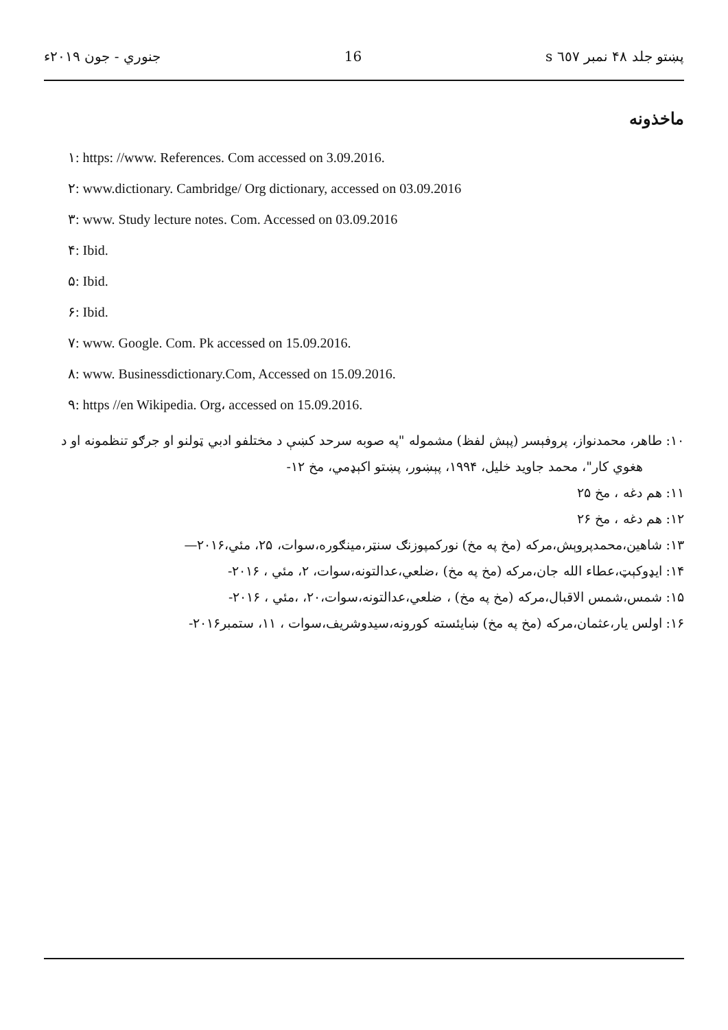پښتو جلد ۴۸ نمبر ٦٥٧ s 16 جنوري - جون ۲۰۱۹ء
ماخذونه
۱: https: //www. References. Com accessed on 3.09.2016.
۲: www.dictionary. Cambridge/ Org dictionary, accessed on 03.09.2016
۳: www. Study lecture notes. Com. Accessed on 03.09.2016
۴: Ibid.
۵: Ibid.
۶: Ibid.
۷: www. Google. Com. Pk accessed on 15.09.2016.
۸: www. Businessdictionary.Com, Accessed on 15.09.2016.
۹: https //en Wikipedia. Org، accessed on 15.09.2016.
۱۰: طاهر، محمدنواز، پروفېسر (پېش لفظ) مشموله "په صوبه سرحد کښې د مختلفو ادبي ټولنو او جرګو تنظمونه او د
هغوي کار"، محمد جاويد خليل، ۱۹۹۴، پېښور، پښتو اکېډمي، مخ ۱۲-
۱۱: هم دغه ، مخ ۲۵
۱۲: هم دغه ، مخ ۲۶
۱۳: شاهين،محمدپروېش،مرکه (مخ په مخ) نورکمپوزنګ سنټر،مينګوره،سوات، ۲۵، مئي،۲۰۱۶—
۱۴: ايډوکېټ،عطاء الله جان،مرکه (مخ په مخ) ،ضلعي،عدالتونه،سوات، ۲، مئي ، ۲۰۱۶-
۱۵: شمس،شمس الاقبال،مرکه (مخ په مخ) ، ضلعي،عدالتونه،سوات،۲۰، ،مئي ، ۲۰۱۶-
۱۶: اولس يار،عثمان،مرکه (مخ په مخ) ښايئسته کورونه،سيدوشريف،سوات ، ۱۱، ستمبر۲۰۱۶-